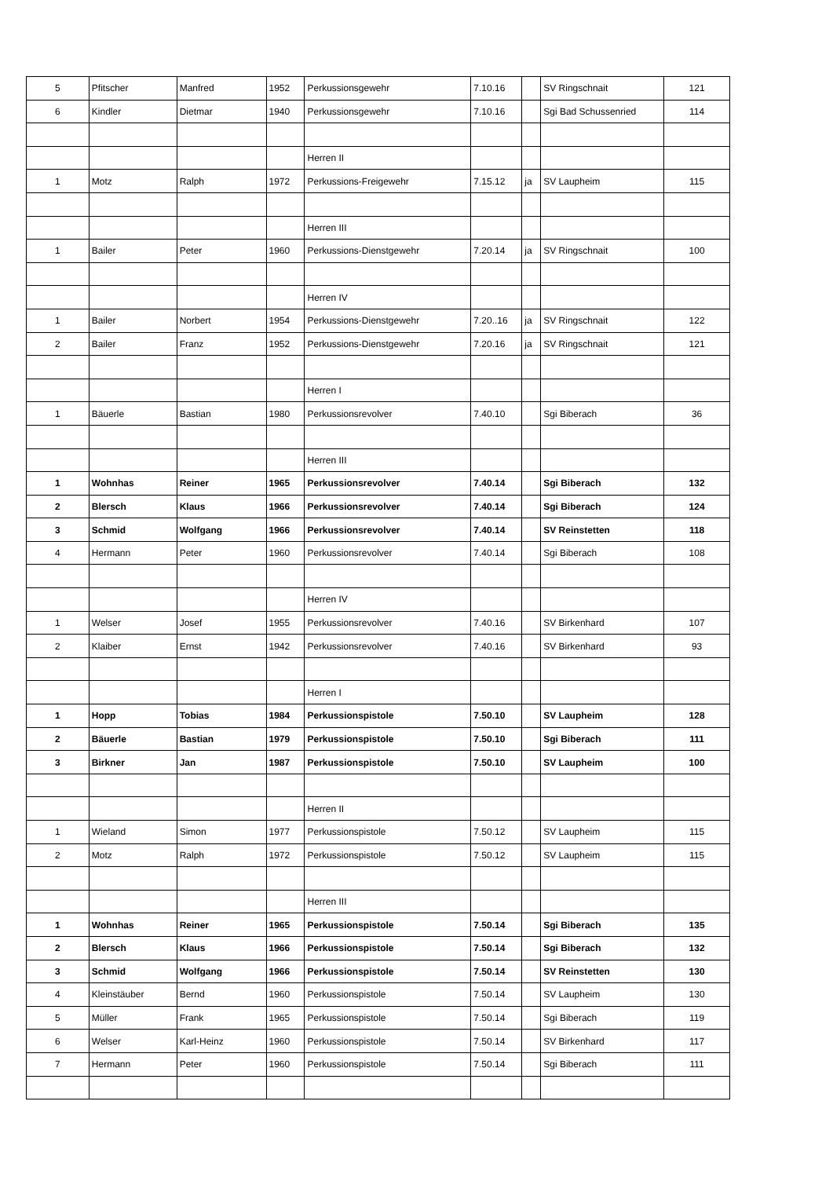| 5 | Pfitscher | Manfred | 1952 | Perkussionsgewehr | 7.10.16 | | SV Ringschnait | 121 |
| 6 | Kindler | Dietmar | 1940 | Perkussionsgewehr | 7.10.16 | | Sgi Bad Schussenried | 114 |
| | | | | Herren II | | | | |
| 1 | Motz | Ralph | 1972 | Perkussions-Freigewehr | 7.15.12 | ja | SV Laupheim | 115 |
| | | | | Herren III | | | | |
| 1 | Bailer | Peter | 1960 | Perkussions-Dienstgewehr | 7.20.14 | ja | SV Ringschnait | 100 |
| | | | | Herren IV | | | | |
| 1 | Bailer | Norbert | 1954 | Perkussions-Dienstgewehr | 7.20..16 | ja | SV Ringschnait | 122 |
| 2 | Bailer | Franz | 1952 | Perkussions-Dienstgewehr | 7.20.16 | ja | SV Ringschnait | 121 |
| | | | | Herren I | | | | |
| 1 | Bäuerle | Bastian | 1980 | Perkussionsrevolver | 7.40.10 | | Sgi Biberach | 36 |
| | | | | Herren III | | | | |
| 1 | Wohnhas | Reiner | 1965 | Perkussionsrevolver | 7.40.14 | | Sgi Biberach | 132 |
| 2 | Blersch | Klaus | 1966 | Perkussionsrevolver | 7.40.14 | | Sgi Biberach | 124 |
| 3 | Schmid | Wolfgang | 1966 | Perkussionsrevolver | 7.40.14 | | SV Reinstetten | 118 |
| 4 | Hermann | Peter | 1960 | Perkussionsrevolver | 7.40.14 | | Sgi Biberach | 108 |
| | | | | Herren IV | | | | |
| 1 | Welser | Josef | 1955 | Perkussionsrevolver | 7.40.16 | | SV Birkenhard | 107 |
| 2 | Klaiber | Ernst | 1942 | Perkussionsrevolver | 7.40.16 | | SV Birkenhard | 93 |
| | | | | Herren I | | | | |
| 1 | Hopp | Tobias | 1984 | Perkussionspistole | 7.50.10 | | SV Laupheim | 128 |
| 2 | Bäuerle | Bastian | 1979 | Perkussionspistole | 7.50.10 | | Sgi Biberach | 111 |
| 3 | Birkner | Jan | 1987 | Perkussionspistole | 7.50.10 | | SV Laupheim | 100 |
| | | | | Herren II | | | | |
| 1 | Wieland | Simon | 1977 | Perkussionspistole | 7.50.12 | | SV Laupheim | 115 |
| 2 | Motz | Ralph | 1972 | Perkussionspistole | 7.50.12 | | SV Laupheim | 115 |
| | | | | Herren III | | | | |
| 1 | Wohnhas | Reiner | 1965 | Perkussionspistole | 7.50.14 | | Sgi Biberach | 135 |
| 2 | Blersch | Klaus | 1966 | Perkussionspistole | 7.50.14 | | Sgi Biberach | 132 |
| 3 | Schmid | Wolfgang | 1966 | Perkussionspistole | 7.50.14 | | SV Reinstetten | 130 |
| 4 | Kleinstäuber | Bernd | 1960 | Perkussionspistole | 7.50.14 | | SV Laupheim | 130 |
| 5 | Müller | Frank | 1965 | Perkussionspistole | 7.50.14 | | Sgi Biberach | 119 |
| 6 | Welser | Karl-Heinz | 1960 | Perkussionspistole | 7.50.14 | | SV Birkenhard | 117 |
| 7 | Hermann | Peter | 1960 | Perkussionspistole | 7.50.14 | | Sgi Biberach | 111 |